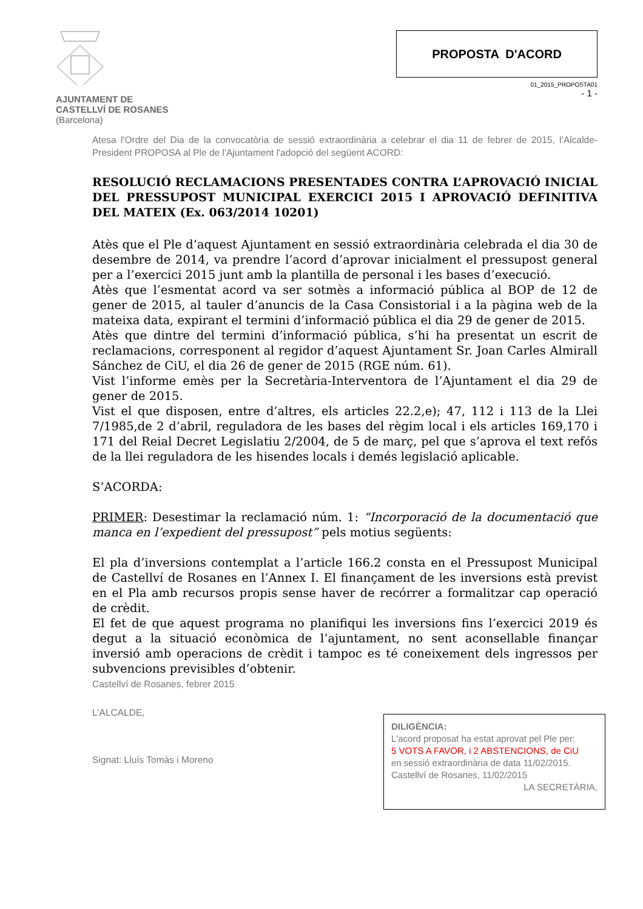AJUNTAMENT DE
CASTELLVÍ DE ROSANES
(Barcelona)
PROPOSTA D'ACORD
01_2015_PROPOSTA01
- 1 -
Atesa l'Ordre del Dia de la convocatòria de sessió extraordinària a celebrar el dia 11 de febrer de 2015, l’Alcalde-President PROPOSA al Ple de l'Ajuntament l'adopció del següent ACORD:
RESOLUCIÓ RECLAMACIONS PRESENTADES CONTRA L’APROVACIÓ INICIAL DEL PRESSUPOST MUNICIPAL EXERCICI 2015 I APROVACIÓ DEFINITIVA DEL MATEIX (Ex. 063/2014 10201)
Atès que el Ple d’aquest Ajuntament en sessió extraordinària celebrada el dia 30 de desembre de 2014, va prendre l’acord d’aprovar inicialment el pressupost general per a l’exercici 2015 junt amb la plantilla de personal i les bases d’execució.
Atès que l’esmentat acord va ser sotmès a informació pública al BOP de 12 de gener de 2015, al tauler d’anuncis de la Casa Consistorial i a la pàgina web de la mateixa data, expirant el termini d’informació pública el dia 29 de gener de 2015.
Atès que dintre del termini d’informació pública, s’hi ha presentat un escrit de reclamacions, corresponent al regidor d’aquest Ajuntament Sr. Joan Carles Almirall Sánchez de CiU, el dia 26 de gener de 2015 (RGE núm. 61).
Vist l’informe emès per la Secretària-Interventora de l’Ajuntament el dia 29 de gener de 2015.
Vist el que disposen, entre d’altres, els articles 22.2,e); 47, 112 i 113 de la Llei 7/1985,de 2 d’abril, reguladora de les bases del règim local i els articles 169,170 i 171 del Reial Decret Legislatiu 2/2004, de 5 de març, pel que s’aprova el text refós de la llei reguladora de les hisendes locals i demés legislació aplicable.
S’ACORDA:
PRIMER: Desestimar la reclamació núm. 1: “Incorporació de la documentació que manca en l’expedient del pressupost” pels motius següents:
El pla d’inversions contemplat a l’article 166.2 consta en el Pressupost Municipal de Castellví de Rosanes en l’Annex I. El finançament de les inversions està previst en el Pla amb recursos propis sense haver de recórrer a formalitzar cap operació de crèdit.
El fet de que aquest programa no planifiqui les inversions fins l’exercici 2019 és degut a la situació econòmica de l’ajuntament, no sent aconsellable finançar inversió amb operacions de crèdit i tampoc es té coneixement dels ingressos per subvencions previsibles d’obtenir.
Castellví de Rosanes, febrer 2015
L'ALCALDE,
DILIGÈNCIA:
L'acord proposat ha estat aprovat pel Ple per:
5 VOTS A FAVOR, i 2 ABSTENCIONS, de CiU
en sessió extraordinària de data 11/02/2015.
Castellví de Rosanes, 11/02/2015
LA SECRETÀRIA,
Signat: Lluís Tomàs i Moreno